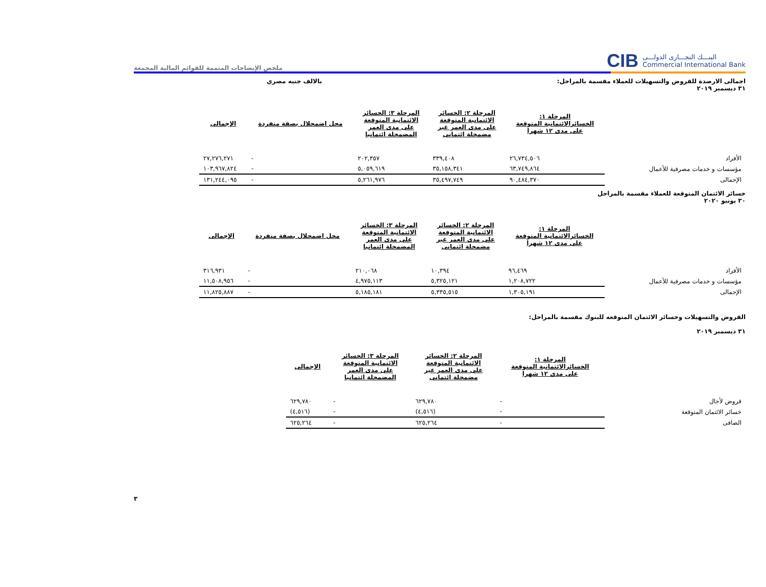البنـــك التجـــارى الدولـــى
Commercial International Bank
CIB
ملخص الإيضاحات المتممة للقوائم المالية المجمعة
اجمالى الارصدة للقروض والتسهيلات للعملاء مقسمة بالمراحل:
٣١ ديسمبر ٢٠١٩
بالالف جنيه مصري
| | المرحلة ١: الخسائرالائتمانية المتوقعة على مدى ١٢ شهرا | المرحلة ٢: الخسائر الائتمانية المتوقعة على مدى العمر غير مضمحلة ائتمانى | المرحلة ٣: الخسائر الائتمانية المتوقعة على مدى العمر المضمحلة ائتمانيا | محل اضمحلال بصفة منفردة | الإجمالى |
| --- | --- | --- | --- | --- | --- |
| الأفراد | ٢٦,٧٣٤,٥٠٦ | ٣٣٩,٤٠٨ | ٢٠٢,٣٥٧ | - | ٢٧,٢٧٦,٢٧١ |
| مؤسسات و خدمات مصرفية للأعمال | ٦٣,٧٤٩,٨٦٤ | ٣٥,١٥٨,٣٤١ | ٥,٠٥٩,٦١٩ | - | ١٠٣,٩٦٧,٨٢٤ |
| الإجمالى | ٩٠,٤٨٤,٣٧٠ | ٣٥,٤٩٧,٧٤٩ | ٥,٢٦١,٩٧٦ | - | ١٣١,٢٤٤,٠٩٥ |
خسائر الائتمان المتوقعة للعملاء مقسمة بالمراحل
٣٠ يونيو ٢٠٢٠
| | المرحلة ١: الخسائرالائتمانية المتوقعة على مدى ١٢ شهرا | المرحلة ٢: الخسائر الائتمانية المتوقعة على مدى العمر غير مضمحلة ائتمانى | المرحلة ٣: الخسائر الائتمانية المتوقعة على مدى العمر المضمحلة ائتمانيا | محل اضمحلال بصفة منفردة | الإجمالى |
| --- | --- | --- | --- | --- | --- |
| الأفراد | ٩٦,٤٦٩ | ١٠,٣٩٤ | ٢١٠,٠٦٨ | - | ٣١٦,٩٣١ |
| مؤسسات و خدمات مصرفية للأعمال | ١,٢٠٨,٧٢٢ | ٥,٣٢٥,١٢١ | ٤,٩٧٥,١١٣ | - | ١١,٥٠٨,٩٥٦ |
| الإجمالى | ١,٣٠٥,١٩١ | ٥,٣٣٥,٥١٥ | ٥,١٨٥,١٨١ | - | ١١,٨٢٥,٨٨٧ |
القروض والتسهيلات وخسائر الائتمان المتوقعه للبنوك مقسمة بالمراحل:
٣١ ديسمبر ٢٠١٩
| | المرحلة ١: الخسائرالائتمانية المتوقعة على مدى ١٢ شهرا | المرحلة ٢: الخسائر الائتمانية المتوقعة على مدى العمر غير مضمحلة ائتمانى | المرحلة ٣: الخسائر الائتمانية المتوقعة على مدى العمر المضمحلة ائتمانيا | الإجمالى |
| --- | --- | --- | --- | --- |
| قروض لأجال | - | ٦٢٩,٧٨٠ | - | ٦٢٩,٧٨٠ |
| خسائر الائتمان المتوقعة | - | (٤,٥١٦) | - | (٤,٥١٦) |
| الصافى | - | ٦٢٥,٢٦٤ | - | ٦٢٥,٢٦٤ |
٣